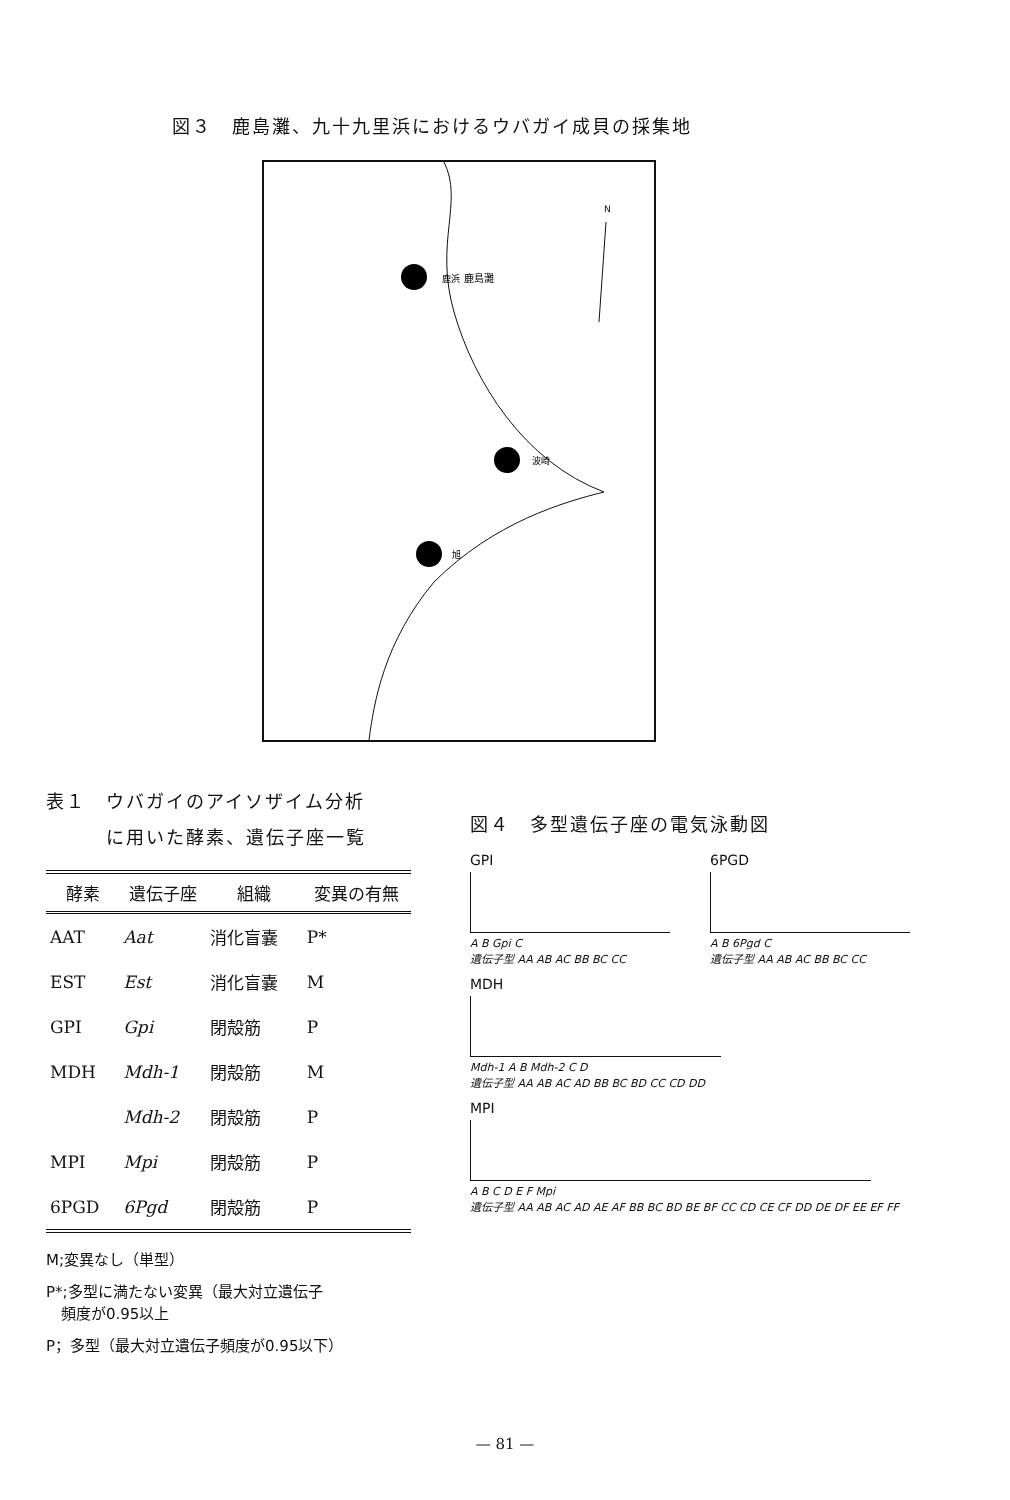図３　鹿島灘、九十九里浜におけるウバガイ成貝の採集地
鹿浜
波崎
旭
鹿島灘
N
表１　ウバガイのアイソザイム分析
　　　に用いた酵素、遺伝子座一覧
| 酵素 | 遺伝子座 | 組織 | 変異の有無 |
| --- | --- | --- | --- |
| AAT | Aat | 消化盲嚢 | P* |
| EST | Est | 消化盲嚢 | M |
| GPI | Gpi | 閉殻筋 | P |
| MDH | Mdh-1 | 閉殻筋 | M |
| | Mdh-2 | 閉殻筋 | P |
| MPI | Mpi | 閉殻筋 | P |
| 6PGD | 6Pgd | 閉殻筋 | P |
M;変異なし（単型）
P*;多型に満たない変異（最大対立遺伝子
　頻度が0.95以上
P；多型（最大対立遺伝子頻度が0.95以下）
図４　多型遺伝子座の電気泳動図
GPI
A B Gpi C
遺伝子型 AA AB AC BB BC CC
6PGD
A B 6Pgd C
遺伝子型 AA AB AC BB BC CC
MDH
Mdh-1 A B Mdh-2 C D
遺伝子型 AA AB AC AD BB BC BD CC CD DD
MPI
A B C D E F Mpi
遺伝子型 AA AB AC AD AE AF BB BC BD BE BF CC CD CE CF DD DE DF EE EF FF
— 81 —